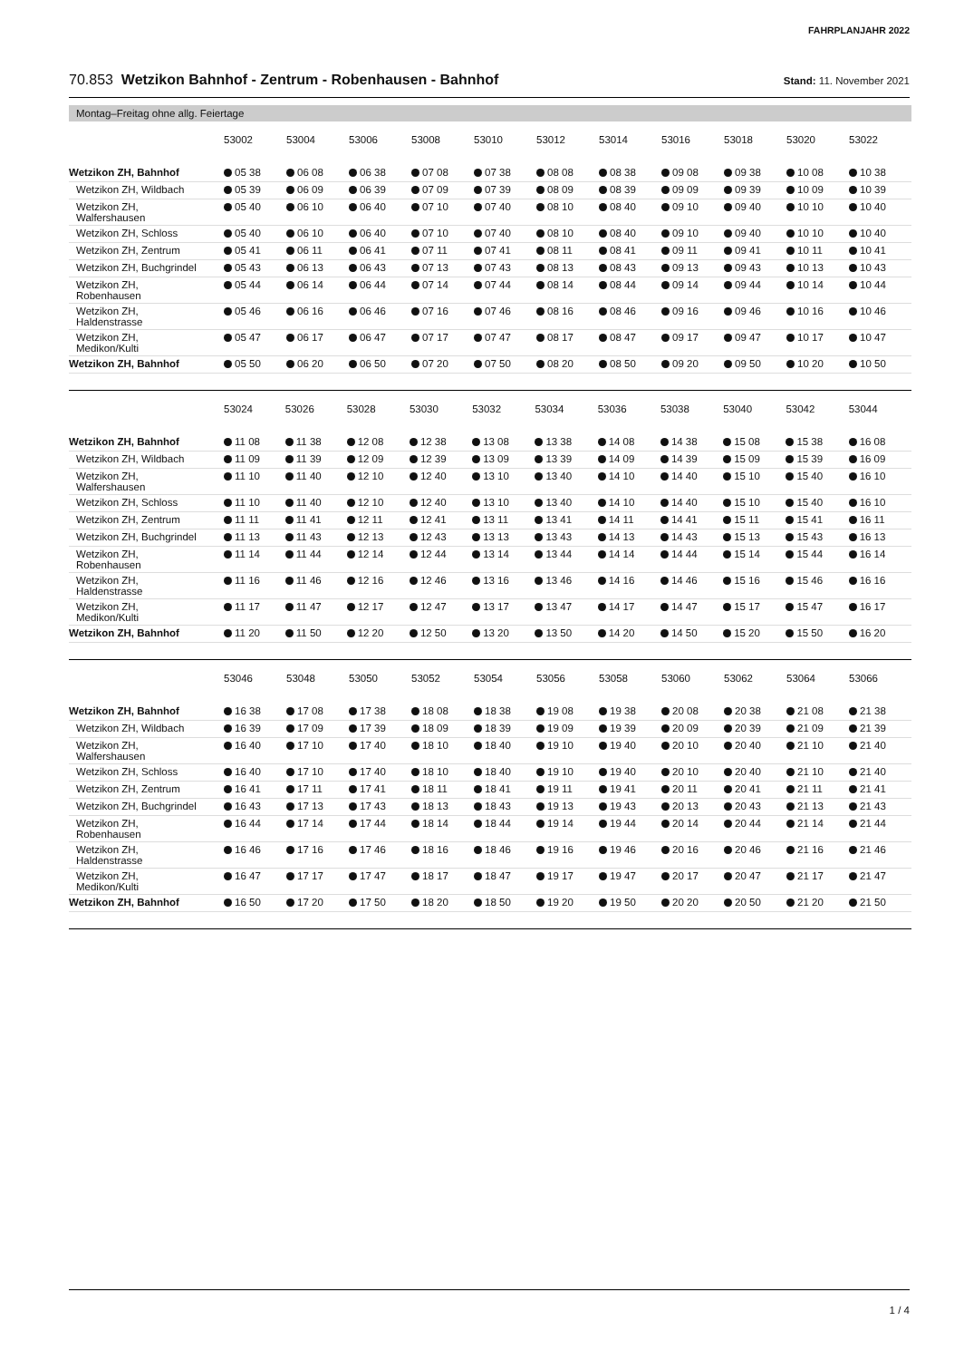FAHRPLANJAHR 2022
70.853 Wetzikon Bahnhof - Zentrum - Robenhausen - Bahnhof
Stand: 11. November 2021
Montag–Freitag ohne allg. Feiertage
| | 53002 | 53004 | 53006 | 53008 | 53010 | 53012 | 53014 | 53016 | 53018 | 53020 | 53022 |
| Wetzikon ZH, Bahnhof | 05 38 | 06 08 | 06 38 | 07 08 | 07 38 | 08 08 | 08 38 | 09 08 | 09 38 | 10 08 | 10 38 |
| Wetzikon ZH, Wildbach | 05 39 | 06 09 | 06 39 | 07 09 | 07 39 | 08 09 | 08 39 | 09 09 | 09 39 | 10 09 | 10 39 |
| Wetzikon ZH, Walfershausen | 05 40 | 06 10 | 06 40 | 07 10 | 07 40 | 08 10 | 08 40 | 09 10 | 09 40 | 10 10 | 10 40 |
| Wetzikon ZH, Schloss | 05 40 | 06 10 | 06 40 | 07 10 | 07 40 | 08 10 | 08 40 | 09 10 | 09 40 | 10 10 | 10 40 |
| Wetzikon ZH, Zentrum | 05 41 | 06 11 | 06 41 | 07 11 | 07 41 | 08 11 | 08 41 | 09 11 | 09 41 | 10 11 | 10 41 |
| Wetzikon ZH, Buchgrindel | 05 43 | 06 13 | 06 43 | 07 13 | 07 43 | 08 13 | 08 43 | 09 13 | 09 43 | 10 13 | 10 43 |
| Wetzikon ZH, Robenhausen | 05 44 | 06 14 | 06 44 | 07 14 | 07 44 | 08 14 | 08 44 | 09 14 | 09 44 | 10 14 | 10 44 |
| Wetzikon ZH, Haldenstrasse | 05 46 | 06 16 | 06 46 | 07 16 | 07 46 | 08 16 | 08 46 | 09 16 | 09 46 | 10 16 | 10 46 |
| Wetzikon ZH, Medikon/Kulti | 05 47 | 06 17 | 06 47 | 07 17 | 07 47 | 08 17 | 08 47 | 09 17 | 09 47 | 10 17 | 10 47 |
| Wetzikon ZH, Bahnhof | 05 50 | 06 20 | 06 50 | 07 20 | 07 50 | 08 20 | 08 50 | 09 20 | 09 50 | 10 20 | 10 50 |
| | 53024 | 53026 | 53028 | 53030 | 53032 | 53034 | 53036 | 53038 | 53040 | 53042 | 53044 |
| Wetzikon ZH, Bahnhof | 11 08 | 11 38 | 12 08 | 12 38 | 13 08 | 13 38 | 14 08 | 14 38 | 15 08 | 15 38 | 16 08 |
| Wetzikon ZH, Wildbach | 11 09 | 11 39 | 12 09 | 12 39 | 13 09 | 13 39 | 14 09 | 14 39 | 15 09 | 15 39 | 16 09 |
| Wetzikon ZH, Walfershausen | 11 10 | 11 40 | 12 10 | 12 40 | 13 10 | 13 40 | 14 10 | 14 40 | 15 10 | 15 40 | 16 10 |
| Wetzikon ZH, Schloss | 11 10 | 11 40 | 12 10 | 12 40 | 13 10 | 13 40 | 14 10 | 14 40 | 15 10 | 15 40 | 16 10 |
| Wetzikon ZH, Zentrum | 11 11 | 11 41 | 12 11 | 12 41 | 13 11 | 13 41 | 14 11 | 14 41 | 15 11 | 15 41 | 16 11 |
| Wetzikon ZH, Buchgrindel | 11 13 | 11 43 | 12 13 | 12 43 | 13 13 | 13 43 | 14 13 | 14 43 | 15 13 | 15 43 | 16 13 |
| Wetzikon ZH, Robenhausen | 11 14 | 11 44 | 12 14 | 12 44 | 13 14 | 13 44 | 14 14 | 14 44 | 15 14 | 15 44 | 16 14 |
| Wetzikon ZH, Haldenstrasse | 11 16 | 11 46 | 12 16 | 12 46 | 13 16 | 13 46 | 14 16 | 14 46 | 15 16 | 15 46 | 16 16 |
| Wetzikon ZH, Medikon/Kulti | 11 17 | 11 47 | 12 17 | 12 47 | 13 17 | 13 47 | 14 17 | 14 47 | 15 17 | 15 47 | 16 17 |
| Wetzikon ZH, Bahnhof | 11 20 | 11 50 | 12 20 | 12 50 | 13 20 | 13 50 | 14 20 | 14 50 | 15 20 | 15 50 | 16 20 |
| | 53046 | 53048 | 53050 | 53052 | 53054 | 53056 | 53058 | 53060 | 53062 | 53064 | 53066 |
| Wetzikon ZH, Bahnhof | 16 38 | 17 08 | 17 38 | 18 08 | 18 38 | 19 08 | 19 38 | 20 08 | 20 38 | 21 08 | 21 38 |
| Wetzikon ZH, Wildbach | 16 39 | 17 09 | 17 39 | 18 09 | 18 39 | 19 09 | 19 39 | 20 09 | 20 39 | 21 09 | 21 39 |
| Wetzikon ZH, Walfershausen | 16 40 | 17 10 | 17 40 | 18 10 | 18 40 | 19 10 | 19 40 | 20 10 | 20 40 | 21 10 | 21 40 |
| Wetzikon ZH, Schloss | 16 40 | 17 10 | 17 40 | 18 10 | 18 40 | 19 10 | 19 40 | 20 10 | 20 40 | 21 10 | 21 40 |
| Wetzikon ZH, Zentrum | 16 41 | 17 11 | 17 41 | 18 11 | 18 41 | 19 11 | 19 41 | 20 11 | 20 41 | 21 11 | 21 41 |
| Wetzikon ZH, Buchgrindel | 16 43 | 17 13 | 17 43 | 18 13 | 18 43 | 19 13 | 19 43 | 20 13 | 20 43 | 21 13 | 21 43 |
| Wetzikon ZH, Robenhausen | 16 44 | 17 14 | 17 44 | 18 14 | 18 44 | 19 14 | 19 44 | 20 14 | 20 44 | 21 14 | 21 44 |
| Wetzikon ZH, Haldenstrasse | 16 46 | 17 16 | 17 46 | 18 16 | 18 46 | 19 16 | 19 46 | 20 16 | 20 46 | 21 16 | 21 46 |
| Wetzikon ZH, Medikon/Kulti | 16 47 | 17 17 | 17 47 | 18 17 | 18 47 | 19 17 | 19 47 | 20 17 | 20 47 | 21 17 | 21 47 |
| Wetzikon ZH, Bahnhof | 16 50 | 17 20 | 17 50 | 18 20 | 18 50 | 19 20 | 19 50 | 20 20 | 20 50 | 21 20 | 21 50 |
1 / 4